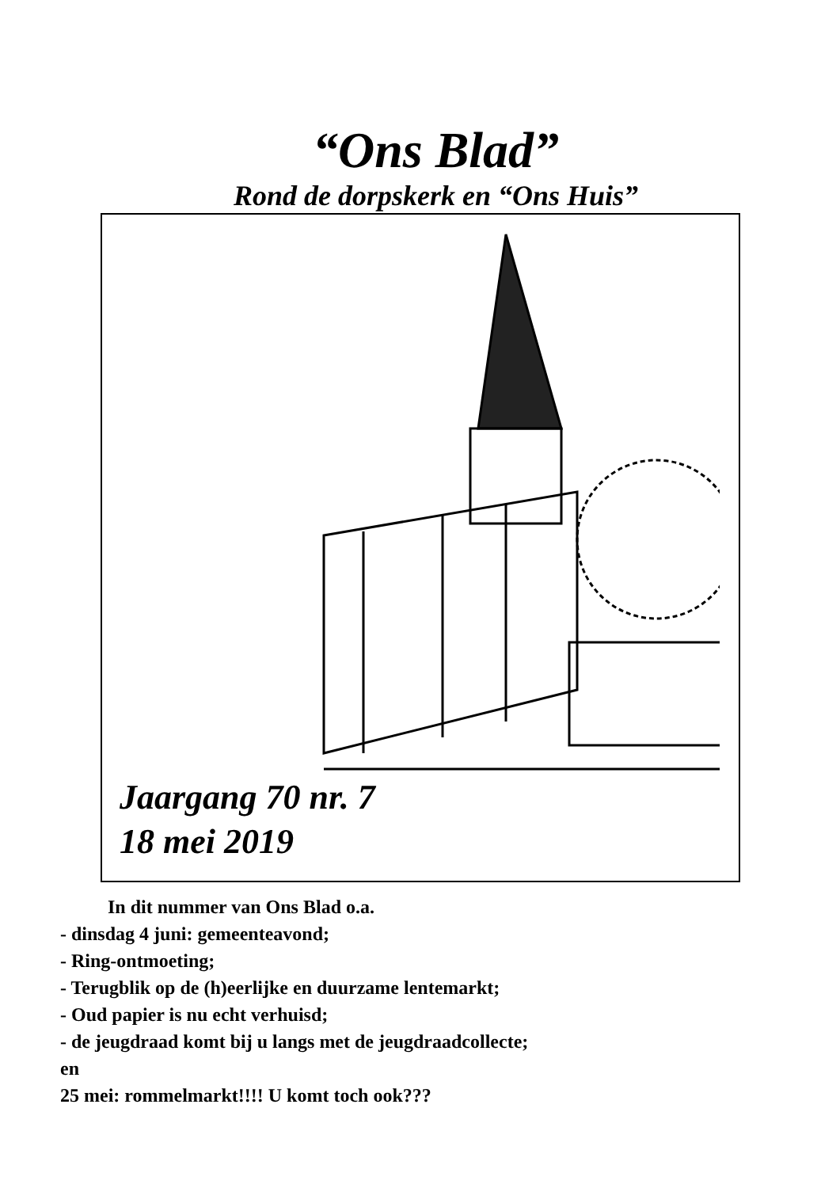“Ons Blad”
Rond de dorpskerk en “Ons Huis”
Jaargang 70 nr. 7
18 mei 2019
In dit nummer van Ons Blad o.a.
- dinsdag 4 juni: gemeenteavond;
- Ring-ontmoeting;
- Terugblik op de (h)eerlijke en duurzame lentemarkt;
- Oud papier is nu echt verhuisd;
- de jeugdraad komt bij u langs met de jeugdraadcollecte;
en
25 mei: rommelmarkt!!!! U komt toch ook???